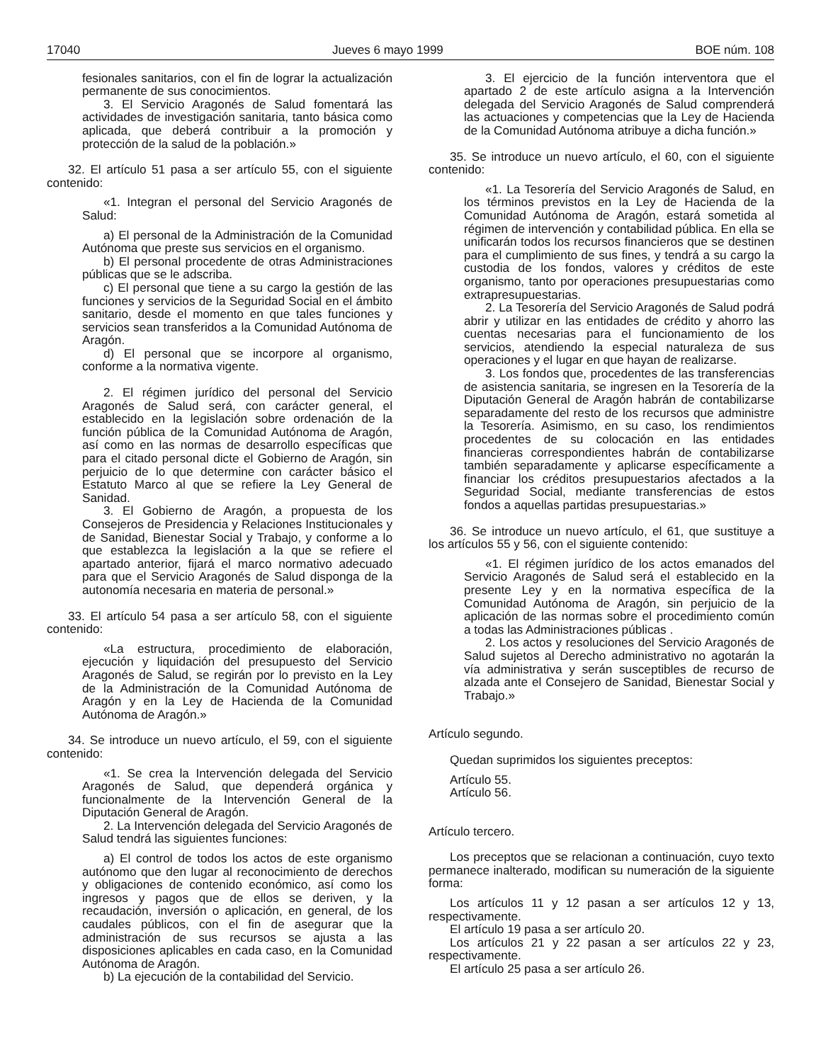17040 Jueves 6 mayo 1999 BOE núm. 108
fesionales sanitarios, con el fin de lograr la actualización permanente de sus conocimientos.
3. El Servicio Aragonés de Salud fomentará las actividades de investigación sanitaria, tanto básica como aplicada, que deberá contribuir a la promoción y protección de la salud de la población.»
32. El artículo 51 pasa a ser artículo 55, con el siguiente contenido:
«1. Integran el personal del Servicio Aragonés de Salud:
a) El personal de la Administración de la Comunidad Autónoma que preste sus servicios en el organismo.
b) El personal procedente de otras Administraciones públicas que se le adscriba.
c) El personal que tiene a su cargo la gestión de las funciones y servicios de la Seguridad Social en el ámbito sanitario, desde el momento en que tales funciones y servicios sean transferidos a la Comunidad Autónoma de Aragón.
d) El personal que se incorpore al organismo, conforme a la normativa vigente.
2. El régimen jurídico del personal del Servicio Aragonés de Salud será, con carácter general, el establecido en la legislación sobre ordenación de la función pública de la Comunidad Autónoma de Aragón, así como en las normas de desarrollo específicas que para el citado personal dicte el Gobierno de Aragón, sin perjuicio de lo que determine con carácter básico el Estatuto Marco al que se refiere la Ley General de Sanidad.
3. El Gobierno de Aragón, a propuesta de los Consejeros de Presidencia y Relaciones Institucionales y de Sanidad, Bienestar Social y Trabajo, y conforme a lo que establezca la legislación a la que se refiere el apartado anterior, fijará el marco normativo adecuado para que el Servicio Aragonés de Salud disponga de la autonomía necesaria en materia de personal.»
33. El artículo 54 pasa a ser artículo 58, con el siguiente contenido:
«La estructura, procedimiento de elaboración, ejecución y liquidación del presupuesto del Servicio Aragonés de Salud, se regirán por lo previsto en la Ley de la Administración de la Comunidad Autónoma de Aragón y en la Ley de Hacienda de la Comunidad Autónoma de Aragón.»
34. Se introduce un nuevo artículo, el 59, con el siguiente contenido:
«1. Se crea la Intervención delegada del Servicio Aragonés de Salud, que dependerá orgánica y funcionalmente de la Intervención General de la Diputación General de Aragón.
2. La Intervención delegada del Servicio Aragonés de Salud tendrá las siguientes funciones:
a) El control de todos los actos de este organismo autónomo que den lugar al reconocimiento de derechos y obligaciones de contenido económico, así como los ingresos y pagos que de ellos se deriven, y la recaudación, inversión o aplicación, en general, de los caudales públicos, con el fin de asegurar que la administración de sus recursos se ajusta a las disposiciones aplicables en cada caso, en la Comunidad Autónoma de Aragón.
b) La ejecución de la contabilidad del Servicio.
3. El ejercicio de la función interventora que el apartado 2 de este artículo asigna a la Intervención delegada del Servicio Aragonés de Salud comprenderá las actuaciones y competencias que la Ley de Hacienda de la Comunidad Autónoma atribuye a dicha función.»
35. Se introduce un nuevo artículo, el 60, con el siguiente contenido:
«1. La Tesorería del Servicio Aragonés de Salud, en los términos previstos en la Ley de Hacienda de la Comunidad Autónoma de Aragón, estará sometida al régimen de intervención y contabilidad pública. En ella se unificarán todos los recursos financieros que se destinen para el cumplimiento de sus fines, y tendrá a su cargo la custodia de los fondos, valores y créditos de este organismo, tanto por operaciones presupuestarias como extrapresupuestarias.
2. La Tesorería del Servicio Aragonés de Salud podrá abrir y utilizar en las entidades de crédito y ahorro las cuentas necesarias para el funcionamiento de los servicios, atendiendo la especial naturaleza de sus operaciones y el lugar en que hayan de realizarse.
3. Los fondos que, procedentes de las transferencias de asistencia sanitaria, se ingresen en la Tesorería de la Diputación General de Aragón habrán de contabilizarse separadamente del resto de los recursos que administre la Tesorería. Asimismo, en su caso, los rendimientos procedentes de su colocación en las entidades financieras correspondientes habrán de contabilizarse también separadamente y aplicarse específicamente a financiar los créditos presupuestarios afectados a la Seguridad Social, mediante transferencias de estos fondos a aquellas partidas presupuestarias.»
36. Se introduce un nuevo artículo, el 61, que sustituye a los artículos 55 y 56, con el siguiente contenido:
«1. El régimen jurídico de los actos emanados del Servicio Aragonés de Salud será el establecido en la presente Ley y en la normativa específica de la Comunidad Autónoma de Aragón, sin perjuicio de la aplicación de las normas sobre el procedimiento común a todas las Administraciones públicas .
2. Los actos y resoluciones del Servicio Aragonés de Salud sujetos al Derecho administrativo no agotarán la vía administrativa y serán susceptibles de recurso de alzada ante el Consejero de Sanidad, Bienestar Social y Trabajo.»
Artículo segundo.
Quedan suprimidos los siguientes preceptos:
Artículo 55.
Artículo 56.
Artículo tercero.
Los preceptos que se relacionan a continuación, cuyo texto permanece inalterado, modifican su numeración de la siguiente forma:
Los artículos 11 y 12 pasan a ser artículos 12 y 13, respectivamente.
El artículo 19 pasa a ser artículo 20.
Los artículos 21 y 22 pasan a ser artículos 22 y 23, respectivamente.
El artículo 25 pasa a ser artículo 26.